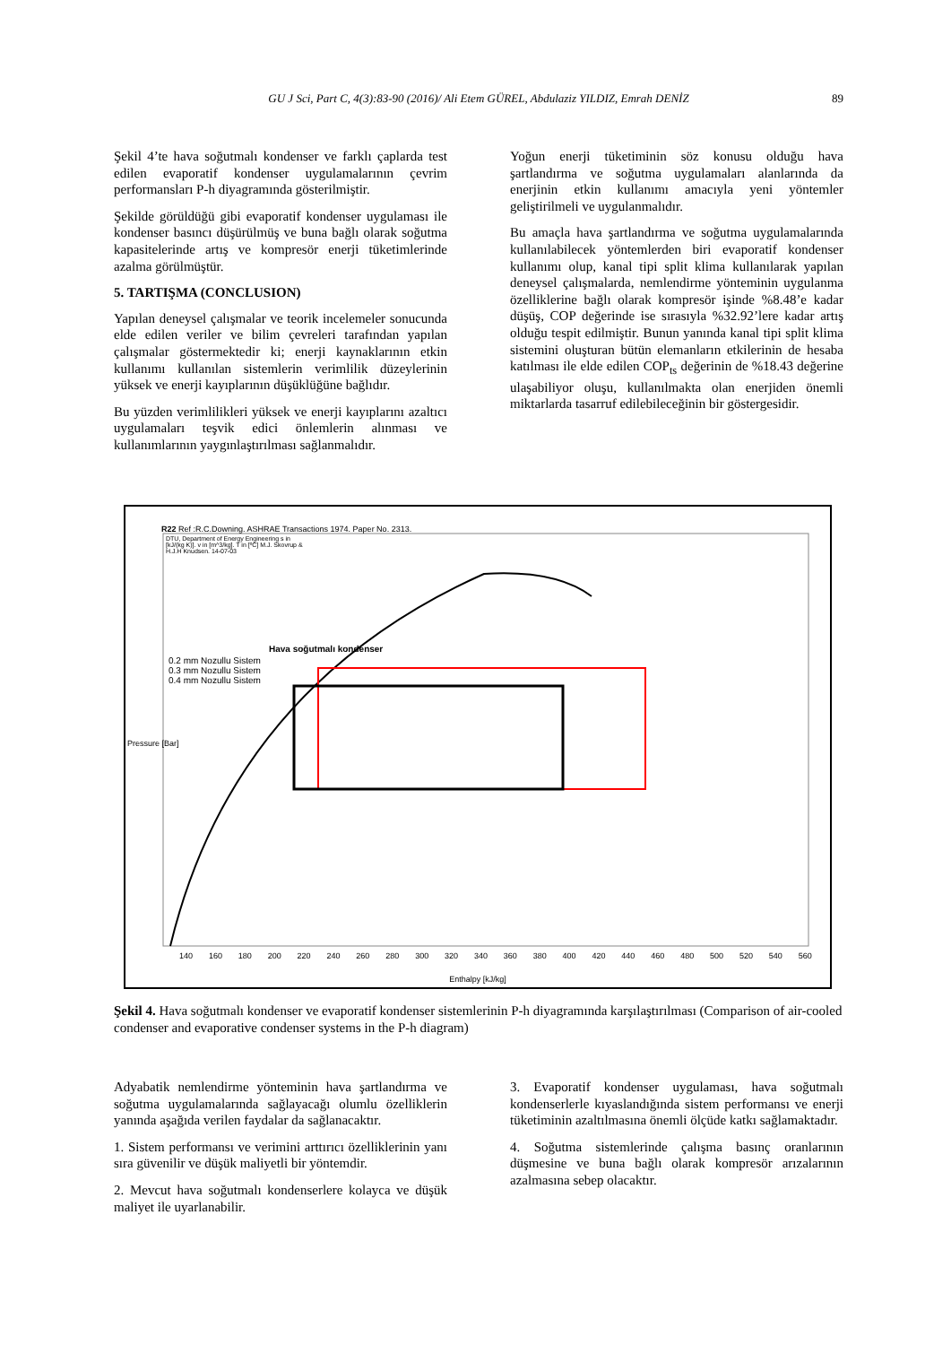GU J Sci, Part C, 4(3):83-90 (2016)/ Ali Etem GÜREL, Abdulaziz YILDIZ, Emrah DENİZ 89
Şekil 4’te hava soğutmalı kondenser ve farklı çaplarda test edilen evaporatif kondenser uygulamalarının çevrim performansları P-h diyagramında gösterilmiştir.
Şekilde görüldüğü gibi evaporatif kondenser uygulaması ile kondenser basıncı düşürülmüş ve buna bağlı olarak soğutma kapasitelerinde artış ve kompresör enerji tüketimlerinde azalma görülmüştür.
5. TARTIŞMA (CONCLUSION)
Yapılan deneysel çalışmalar ve teorik incelemeler sonucunda elde edilen veriler ve bilim çevreleri tarafından yapılan çalışmalar göstermektedir ki; enerji kaynaklarının etkin kullanımı kullanılan sistemlerin verimlilik düzeylerinin yüksek ve enerji kayıplarının düşüklüğüne bağlıdır.
Bu yüzden verimlilikleri yüksek ve enerji kayıplarını azaltıcı uygulamaları teşvik edici önlemlerin alınması ve kullanımlarının yaygınlaştırılması sağlanmalıdır.
Yoğun enerji tüketiminin söz konusu olduğu hava şartlandırma ve soğutma uygulamaları alanlarında da enerjinin etkin kullanımı amacıyla yeni yöntemler geliştirilmeli ve uygulanmalıdır.
Bu amaçla hava şartlandırma ve soğutma uygulamalarında kullanılabilecek yöntemlerden biri evaporatif kondenser kullanımı olup, kanal tipi split klima kullanılarak yapılan deneysel çalışmalarda, nemlendirme yönteminin uygulanma özelliklerine bağlı olarak kompresör işinde %8.48’e kadar düşüş, COP değerinde ise sırasıyla %32.92’lere kadar artış olduğu tespit edilmiştir. Bunun yanında kanal tipi split klima sistemini oluşturan bütün elemanların etkilerinin de hesaba katılması ile elde edilen COP<sub>ts</sub> değerinin de %18.43 değerine ulaşabiliyor oluşu, kullanılmakta olan enerjiden önemli miktarlarda tasarruf edilebileceğinin bir göstergesidir.
R22 Ref :R.C.Downing. ASHRAE Transactions 1974. Paper No. 2313.
DTU, Department of Energy Engineering s in [kJ/(kg K)]. v in [m^3/kg]. T in [ºC] M.J. Skovrup & H.J.H Knudsen. 14-07-03
Hava soğutmalı kondenser
0.2 mm Nozullu Sistem
0.3 mm Nozullu Sistem
0.4 mm Nozullu Sistem
Pressure [Bar]
140 160 180 200 220 240 260 280 300 320 340 360 380 400 420 440 460 480 500 520 540 560
Enthalpy [kJ/kg]
Şekil 4. Hava soğutmalı kondenser ve evaporatif kondenser sistemlerinin P-h diyagramında karşılaştırılması (Comparison of air-cooled condenser and evaporative condenser systems in the P-h diagram)
Adyabatik nemlendirme yönteminin hava şartlandırma ve soğutma uygulamalarında sağlayacağı olumlu özelliklerin yanında aşağıda verilen faydalar da sağlanacaktır.
1. Sistem performansı ve verimini arttırıcı özelliklerinin yanı sıra güvenilir ve düşük maliyetli bir yöntemdir.
2. Mevcut hava soğutmalı kondenserlere kolayca ve düşük maliyet ile uyarlanabilir.
3. Evaporatif kondenser uygulaması, hava soğutmalı kondenserlerle kıyaslandığında sistem performansı ve enerji tüketiminin azaltılmasına önemli ölçüde katkı sağlamaktadır.
4. Soğutma sistemlerinde çalışma basınç oranlarının düşmesine ve buna bağlı olarak kompresör arızalarının azalmasına sebep olacaktır.